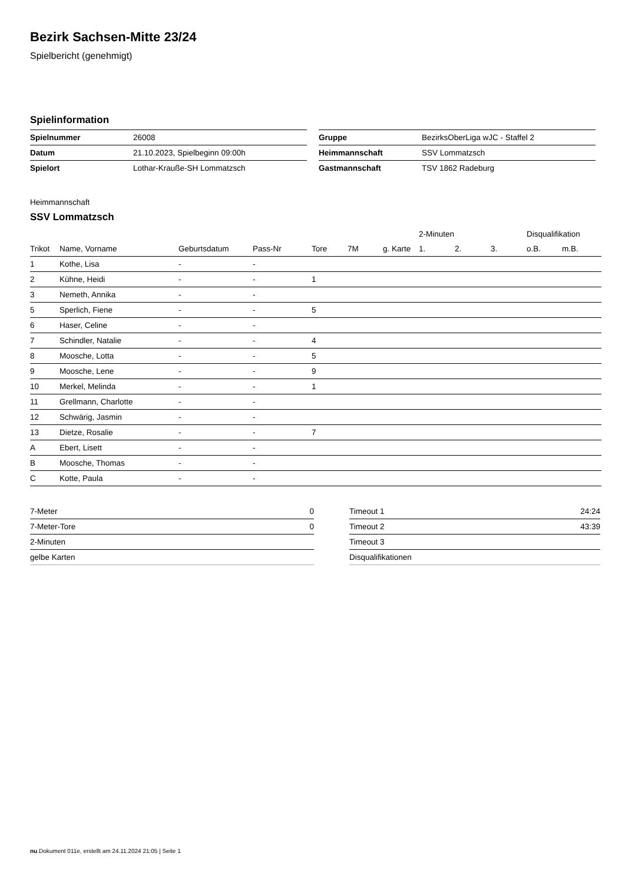Bezirk Sachsen-Mitte 23/24
Spielbericht (genehmigt)
Spielinformation
| Spielnummer | 26008 |
| Datum | 21.10.2023, Spielbeginn 09:00h |
| Spielort | Lothar-Kraußе-SH Lommatzsch |
| Gruppe | BezirksOberLiga wJC - Staffel 2 |
| Heimmannschaft | SSV Lommatzsch |
| Gastmannschaft | TSV 1862 Radeburg |
Heimmannschaft
SSV Lommatzsch
| | | | | | | | 2-Minuten | | | Disqualifikation | |
| Trikot | Name, Vorname | Geburtsdatum | Pass-Nr | Tore | 7M | g. Karte | 1. | 2. | 3. | o.B. | m.B. |
| 1 | Kothe, Lisa | - | - | | | | | | | | |
| 2 | Kühne, Heidi | - | - | 1 | | | | | | | |
| 3 | Nemeth, Annika | - | - | | | | | | | | |
| 5 | Sperlich, Fiene | - | - | 5 | | | | | | | |
| 6 | Haser, Celine | - | - | | | | | | | | |
| 7 | Schindler, Natalie | - | - | 4 | | | | | | | |
| 8 | Moosche, Lotta | - | - | 5 | | | | | | | |
| 9 | Moosche, Lene | - | - | 9 | | | | | | | |
| 10 | Merkel, Melinda | - | - | 1 | | | | | | | |
| 11 | Grellmann, Charlotte | - | - | | | | | | | | |
| 12 | Schwärig, Jasmin | - | - | | | | | | | | |
| 13 | Dietze, Rosalie | - | - | 7 | | | | | | | |
| A | Ebert, Lisett | - | - | | | | | | | | |
| B | Moosche, Thomas | - | - | | | | | | | | |
| C | Kotte, Paula | - | - | | | | | | | | |
| 7-Meter | 0 |
| 7-Meter-Tore | 0 |
| 2-Minuten | |
| gelbe Karten | |
| Timeout 1 | 24:24 |
| Timeout 2 | 43:39 |
| Timeout 3 | |
| Disqualifikationen | |
nu.Dokument 011e, erstellt am 24.11.2024 21:05 | Seite 1